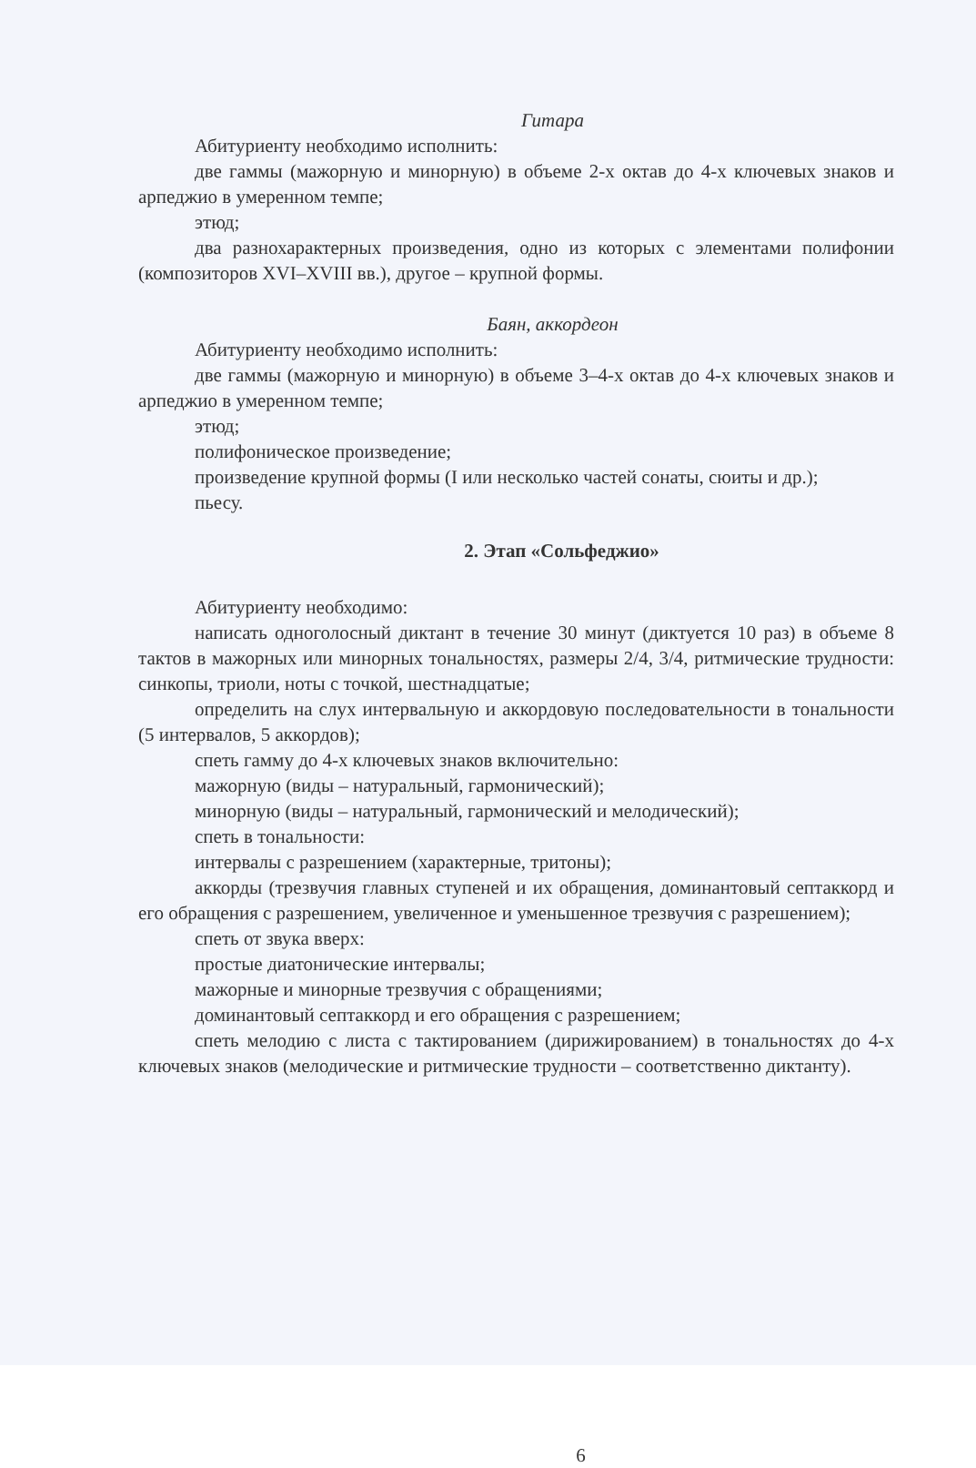Гитара
Абитуриенту необходимо исполнить:
две гаммы (мажорную и минорную) в объеме 2-х октав до 4-х ключевых знаков и арпеджио в умеренном темпе;
этюд;
два разнохарактерных произведения, одно из которых с элементами полифонии (композиторов XVI–XVIII вв.), другое – крупной формы.
Баян, аккордеон
Абитуриенту необходимо исполнить:
две гаммы (мажорную и минорную) в объеме 3–4-х октав до 4-х ключевых знаков и арпеджио в умеренном темпе;
этюд;
полифоническое произведение;
произведение крупной формы (I или несколько частей сонаты, сюиты и др.);
пьесу.
2. Этап «Сольфеджио»
Абитуриенту необходимо:
написать одноголосный диктант в течение 30 минут (диктуется 10 раз) в объеме 8 тактов в мажорных или минорных тональностях, размеры 2/4, 3/4, ритмические трудности: синкопы, триоли, ноты с точкой, шестнадцатые;
определить на слух интервальную и аккордовую последовательности в тональности (5 интервалов, 5 аккордов);
спеть гамму до 4-х ключевых знаков включительно:
мажорную (виды – натуральный, гармонический);
минорную (виды – натуральный, гармонический и мелодический);
спеть в тональности:
интервалы с разрешением (характерные, тритоны);
аккорды (трезвучия главных ступеней и их обращения, доминантовый септаккорд и его обращения с разрешением, увеличенное и уменьшенное трезвучия с разрешением);
спеть от звука вверх:
простые диатонические интервалы;
мажорные и минорные трезвучия с обращениями;
доминантовый септаккорд и его обращения с разрешением;
спеть мелодию с листа с тактированием (дирижированием) в тональностях до 4-х ключевых знаков (мелодические и ритмические трудности – соответственно диктанту).
6